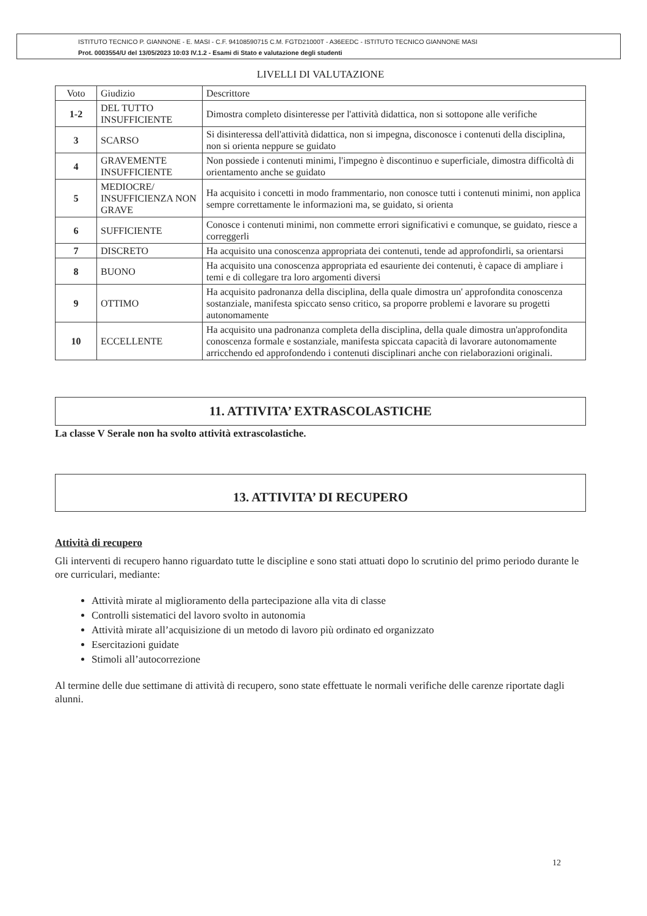ISTITUTO TECNICO P. GIANNONE - E. MASI - C.F. 94108590715 C.M. FGTD21000T - A36EEDC - ISTITUTO TECNICO GIANNONE MASI
Prot. 0003554/U del 13/05/2023 10:03 IV.1.2 - Esami di Stato e valutazione degli studenti
LIVELLI DI VALUTAZIONE
| Voto | Giudizio | Descrittore |
| --- | --- | --- |
| 1-2 | DEL TUTTO INSUFFICIENTE | Dimostra completo disinteresse per l'attività didattica, non si sottopone alle verifiche |
| 3 | SCARSO | Si disinteressa dell'attività didattica, non si impegna, disconosce i contenuti della disciplina, non si orienta neppure se guidato |
| 4 | GRAVEMENTE INSUFFICIENTE | Non possiede i contenuti minimi, l'impegno è discontinuo e superficiale, dimostra difficoltà di orientamento anche se guidato |
| 5 | MEDIOCRE/ INSUFFICIENZA NON GRAVE | Ha acquisito i concetti in modo frammentario, non conosce tutti i contenuti minimi, non applica sempre correttamente le informazioni ma, se guidato, si orienta |
| 6 | SUFFICIENTE | Conosce i contenuti minimi, non commette errori significativi e comunque, se guidato, riesce a correggerli |
| 7 | DISCRETO | Ha acquisito una conoscenza appropriata dei contenuti, tende ad approfondirli, sa orientarsi |
| 8 | BUONO | Ha acquisito una conoscenza appropriata ed esauriente dei contenuti, è capace di ampliare i temi e di collegare tra loro argomenti diversi |
| 9 | OTTIMO | Ha acquisito padronanza della disciplina, della quale dimostra un' approfondita conoscenza sostanziale, manifesta spiccato senso critico, sa proporre problemi e lavorare su progetti autonomamente |
| 10 | ECCELLENTE | Ha acquisito una padronanza completa della disciplina, della quale dimostra un'approfondita conoscenza formale e sostanziale, manifesta spiccata capacità di lavorare autonomamente arricchendo ed approfondendo i contenuti disciplinari anche con rielaborazioni originali. |
11. ATTIVITA’ EXTRASCOLASTICHE
La classe V Serale non ha svolto attività extrascolastiche.
13. ATTIVITA’ DI RECUPERO
Attività di recupero
Gli interventi di recupero hanno riguardato tutte le discipline e sono stati attuati dopo lo scrutinio del primo periodo durante le ore curriculari, mediante:
Attività mirate al miglioramento della partecipazione alla vita di classe
Controlli sistematici del lavoro svolto in autonomia
Attività mirate all’acquisizione di un metodo di lavoro più ordinato ed organizzato
Esercitazioni guidate
Stimoli all’autocorrezione
Al termine delle due settimane di attività di recupero, sono state effettuate le normali verifiche delle carenze riportate dagli alunni.
12